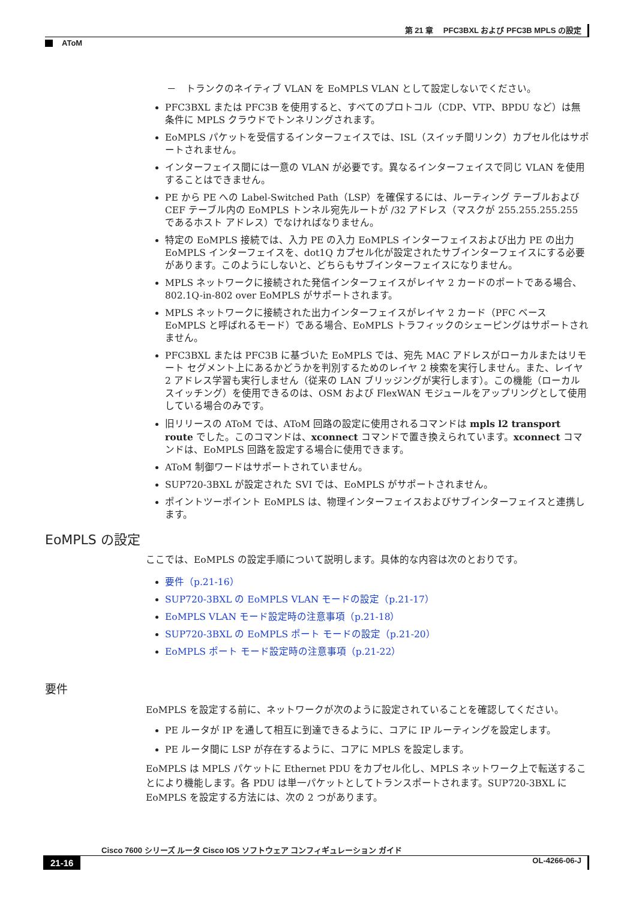第 21 章　 PFC3BXL および PFC3B MPLS の設定
AToM
－　トランクのネイティブ VLAN を EoMPLS VLAN として設定しないでください。
PFC3BXL または PFC3B を使用すると、すべてのプロトコル（CDP、VTP、BPDU など）は無条件に MPLS クラウドでトンネリングされます。
EoMPLS パケットを受信するインターフェイスでは、ISL（スイッチ間リンク）カプセル化はサポートされません。
インターフェイス間には一意の VLAN が必要です。異なるインターフェイスで同じ VLAN を使用することはできません。
PE から PE への Label-Switched Path（LSP）を確保するには、ルーティング テーブルおよび CEF テーブル内の EoMPLS トンネル宛先ルートが /32 アドレス（マスクが 255.255.255.255 であるホスト アドレス）でなければなりません。
特定の EoMPLS 接続では、入力 PE の入力 EoMPLS インターフェイスおよび出力 PE の出力 EoMPLS インターフェイスを、dot1Q カプセル化が設定されたサブインターフェイスにする必要があります。このようにしないと、どちらもサブインターフェイスになりません。
MPLS ネットワークに接続された発信インターフェイスがレイヤ 2 カードのポートである場合、802.1Q-in-802 over EoMPLS がサポートされます。
MPLS ネットワークに接続された出力インターフェイスがレイヤ 2 カード（PFC ベース EoMPLS と呼ばれるモード）である場合、EoMPLS トラフィックのシェーピングはサポートされません。
PFC3BXL または PFC3B に基づいた EoMPLS では、宛先 MAC アドレスがローカルまたはリモート セグメント上にあるかどうかを判別するためのレイヤ 2 検索を実行しません。また、レイヤ 2 アドレス学習も実行しません（従来の LAN ブリッジングが実行します）。この機能（ローカル スイッチング）を使用できるのは、OSM および FlexWAN モジュールをアップリングとして使用している場合のみです。
旧リリースの AToM では、AToM 回路の設定に使用されるコマンドは mpls l2 transport route でした。このコマンドは、xconnect コマンドで置き換えられています。xconnect コマンドは、EoMPLS 回路を設定する場合に使用できます。
AToM 制御ワードはサポートされていません。
SUP720-3BXL が設定された SVI では、EoMPLS がサポートされません。
ポイントツーポイント EoMPLS は、物理インターフェイスおよびサブインターフェイスと連携します。
EoMPLS の設定
ここでは、EoMPLS の設定手順について説明します。具体的な内容は次のとおりです。
要件（p.21-16）
SUP720-3BXL の EoMPLS VLAN モードの設定（p.21-17）
EoMPLS VLAN モード設定時の注意事項（p.21-18）
SUP720-3BXL の EoMPLS ポート モードの設定（p.21-20）
EoMPLS ポート モード設定時の注意事項（p.21-22）
要件
EoMPLS を設定する前に、ネットワークが次のように設定されていることを確認してください。
PE ルータが IP を通して相互に到達できるように、コアに IP ルーティングを設定します。
PE ルータ間に LSP が存在するように、コアに MPLS を設定します。
EoMPLS は MPLS パケットに Ethernet PDU をカプセル化し、MPLS ネットワーク上で転送することにより機能します。各 PDU は単一パケットとしてトランスポートされます。SUP720-3BXL に EoMPLS を設定する方法には、次の 2 つがあります。
Cisco 7600 シリーズ ルータ Cisco IOS ソフトウェア コンフィギュレーション ガイド
21-16 OL-4266-06-J